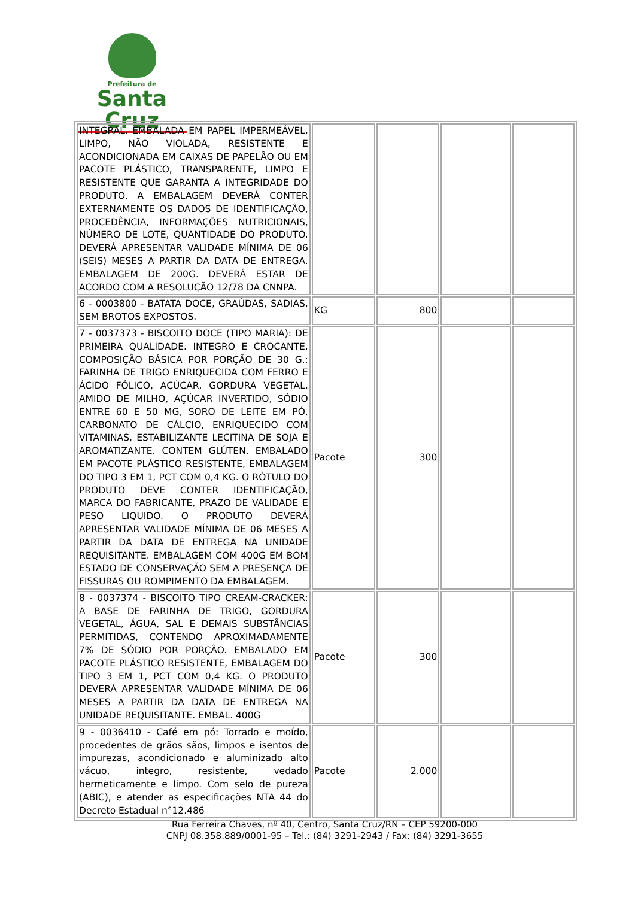Prefeitura de
Santa Cruz
| INTEGRAL. EMBALADA EM PAPEL IMPERMEÁVEL, LIMPO, NÃO VIOLADA, RESISTENTE E ACONDICIONADA EM CAIXAS DE PAPELÃO OU EM PACOTE PLÁSTICO, TRANSPARENTE, LIMPO E RESISTENTE QUE GARANTA A INTEGRIDADE DO PRODUTO. A EMBALAGEM DEVERÁ CONTER EXTERNAMENTE OS DADOS DE IDENTIFICAÇÃO, PROCEDÊNCIA, INFORMAÇÕES NUTRICIONAIS, NÚMERO DE LOTE, QUANTIDADE DO PRODUTO. DEVERÁ APRESENTAR VALIDADE MÍNIMA DE 06 (SEIS) MESES A PARTIR DA DATA DE ENTREGA. EMBALAGEM DE 200G. DEVERÁ ESTAR DE ACORDO COM A RESOLUÇÃO 12/78 DA CNNPA. | | | | |
| 6 - 0003800 - BATATA DOCE, GRAÚDAS, SADIAS, SEM BROTOS EXPOSTOS. | KG | 800 | | |
| 7 - 0037373 - BISCOITO DOCE (TIPO MARIA): DE PRIMEIRA QUALIDADE. INTEGRO E CROCANTE. COMPOSIÇÃO BÁSICA POR PORÇÃO DE 30 G.: FARINHA DE TRIGO ENRIQUECIDA COM FERRO E ÁCIDO FÓLICO, AÇÚCAR, GORDURA VEGETAL, AMIDO DE MILHO, AÇÚCAR INVERTIDO, SÓDIO ENTRE 60 E 50 MG, SORO DE LEITE EM PÓ, CARBONATO DE CÁLCIO, ENRIQUECIDO COM VITAMINAS, ESTABILIZANTE LECITINA DE SOJA E AROMATIZANTE. CONTEM GLÚTEN. EMBALADO EM PACOTE PLÁSTICO RESISTENTE, EMBALAGEM DO TIPO 3 EM 1, PCT COM 0,4 KG. O RÓTULO DO PRODUTO DEVE CONTER IDENTIFICAÇÃO, MARCA DO FABRICANTE, PRAZO DE VALIDADE E PESO LIQUIDO. O PRODUTO DEVERÁ APRESENTAR VALIDADE MÍNIMA DE 06 MESES A PARTIR DA DATA DE ENTREGA NA UNIDADE REQUISITANTE. EMBALAGEM COM 400G EM BOM ESTADO DE CONSERVAÇÃO SEM A PRESENÇA DE FISSURAS OU ROMPIMENTO DA EMBALAGEM. | Pacote | 300 | | |
| 8 - 0037374 - BISCOITO TIPO CREAM-CRACKER: A BASE DE FARINHA DE TRIGO, GORDURA VEGETAL, ÁGUA, SAL E DEMAIS SUBSTÂNCIAS PERMITIDAS, CONTENDO APROXIMADAMENTE 7% DE SÓDIO POR PORÇÃO. EMBALADO EM PACOTE PLÁSTICO RESISTENTE, EMBALAGEM DO TIPO 3 EM 1, PCT COM 0,4 KG. O PRODUTO DEVERÁ APRESENTAR VALIDADE MÍNIMA DE 06 MESES A PARTIR DA DATA DE ENTREGA NA UNIDADE REQUISITANTE. EMBAL. 400G | Pacote | 300 | | |
| 9 - 0036410 - Café em pó: Torrado e moído, procedentes de grãos sãos, limpos e isentos de impurezas, acondicionado e aluminizado alto vácuo, integro, resistente, vedado hermeticamente e limpo. Com selo de pureza (ABIC), e atender as especificações NTA 44 do Decreto Estadual n°12.486 | Pacote | 2.000 | | |
Rua Ferreira Chaves, nº 40, Centro, Santa Cruz/RN – CEP 59200-000
CNPJ 08.358.889/0001-95 – Tel.: (84) 3291-2943 / Fax: (84) 3291-3655